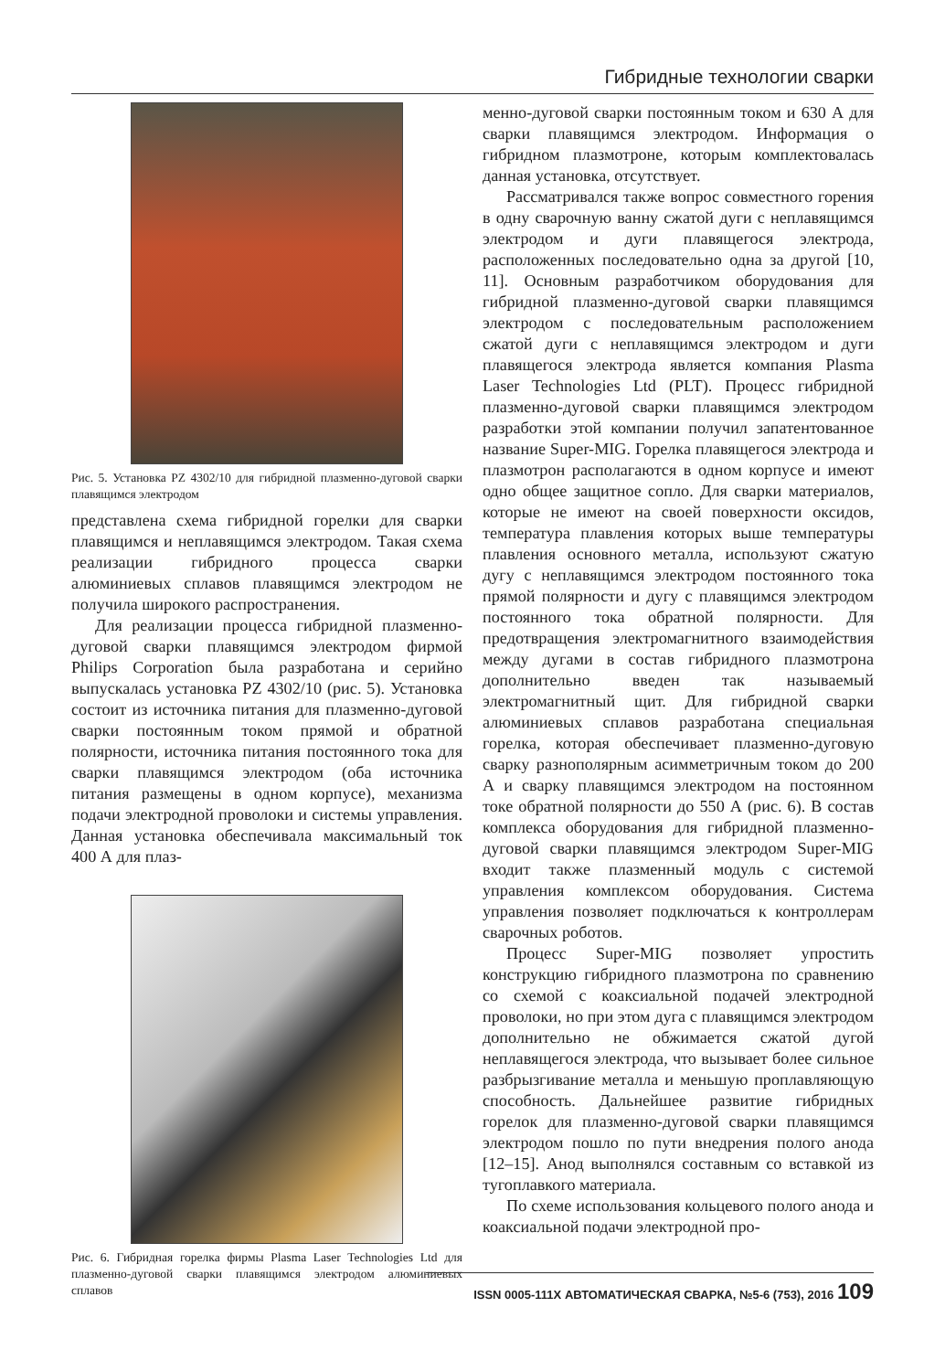Гибридные технологии сварки
Рис. 5. Установка PZ 4302/10 для гибридной плазменно-дуговой сварки плавящимся электродом
представлена схема гибридной горелки для сварки плавящимся и неплавящимся электродом. Такая схема реализации гибридного процесса сварки алюминиевых сплавов плавящимся электродом не получила широкого распространения.
Для реализации процесса гибридной плазменно-дуговой сварки плавящимся электродом фирмой Philips Corporation была разработана и серийно выпускалась установка PZ 4302/10 (рис. 5). Установка состоит из источника питания для плазменно-дуговой сварки постоянным током прямой и обратной полярности, источника питания постоянного тока для сварки плавящимся электродом (оба источника питания размещены в одном корпусе), механизма подачи электродной проволоки и системы управления. Данная установка обеспечивала максимальный ток 400 А для плаз-
Рис. 6. Гибридная горелка фирмы Plasma Laser Technologies Ltd для плазменно-дуговой сварки плавящимся электродом алюминиевых сплавов
менно-дуговой сварки постоянным током и 630 А для сварки плавящимся электродом. Информация о гибридном плазмотроне, которым комплектовалась данная установка, отсутствует.
Рассматривался также вопрос совместного горения в одну сварочную ванну сжатой дуги с неплавящимся электродом и дуги плавящегося электрода, расположенных последовательно одна за другой [10, 11]. Основным разработчиком оборудования для гибридной плазменно-дуговой сварки плавящимся электродом с последовательным расположением сжатой дуги с неплавящимся электродом и дуги плавящегося электрода является компания Plasma Laser Technologies Ltd (PLT). Процесс гибридной плазменно-дуговой сварки плавящимся электродом разработки этой компании получил запатентованное название Super-MIG. Горелка плавящегося электрода и плазмотрон располагаются в одном корпусе и имеют одно общее защитное сопло. Для сварки материалов, которые не имеют на своей поверхности оксидов, температура плавления которых выше температуры плавления основного металла, используют сжатую дугу с неплавящимся электродом постоянного тока прямой полярности и дугу с плавящимся электродом постоянного тока обратной полярности. Для предотвращения электромагнитного взаимодействия между дугами в состав гибридного плазмотрона дополнительно введен так называемый электромагнитный щит. Для гибридной сварки алюминиевых сплавов разработана специальная горелка, которая обеспечивает плазменно-дуговую сварку разнополярным асимметричным током до 200 А и сварку плавящимся электродом на постоянном токе обратной полярности до 550 А (рис. 6). В состав комплекса оборудования для гибридной плазменно-дуговой сварки плавящимся электродом Super-MIG входит также плазменный модуль с системой управления комплексом оборудования. Система управления позволяет подключаться к контроллерам сварочных роботов.
Процесс Super-MIG позволяет упростить конструкцию гибридного плазмотрона по сравнению со схемой с коаксиальной подачей электродной проволоки, но при этом дуга с плавящимся электродом дополнительно не обжимается сжатой дугой неплавящегося электрода, что вызывает более сильное разбрызгивание металла и меньшую проплавляющую способность. Дальнейшее развитие гибридных горелок для плазменно-дуговой сварки плавящимся электродом пошло по пути внедрения полого анода [12–15]. Анод выполнялся составным со вставкой из тугоплавкого материала.
По схеме использования кольцевого полого анода и коаксиальной подачи электродной про-
ISSN 0005-111X АВТОМАТИЧЕСКАЯ СВАРКА, №5-6 (753), 2016 109